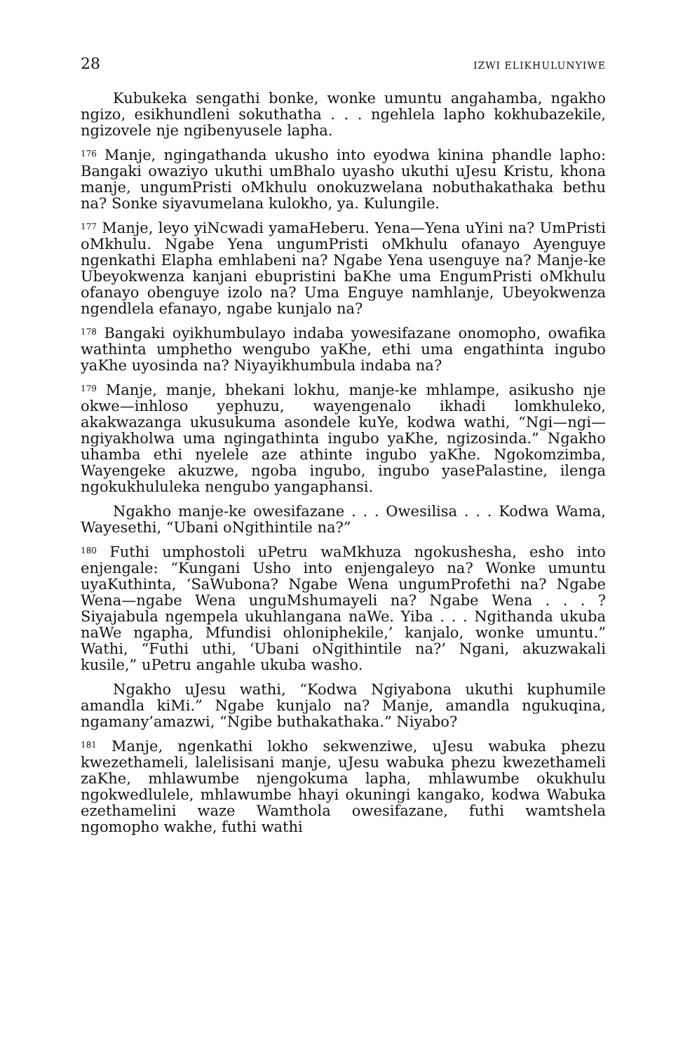28 IZWI ELIKHULUNYIWE
Kubukeka sengathi bonke, wonke umuntu angahamba, ngakho ngizo, esikhundleni sokuthatha . . . ngehlela lapho kokhubazekile, ngizovele nje ngibenyusele lapha.
<sup>176</sup> Manje, ngingathanda ukusho into eyodwa kinina phandle lapho: Bangaki owaziyo ukuthi umBhalo uyasho ukuthi uJesu Kristu, khona manje, ungumPristi oMkhulu onokuzwelana nobuthakathaka bethu na? Sonke siyavumelana kulokho, ya. Kulungile.
<sup>177</sup> Manje, leyo yiNcwadi yamaHeberu. Yena—Yena uYini na? UmPristi oMkhulu. Ngabe Yena ungumPristi oMkhulu ofanayo Ayenguye ngenkathi Elapha emhlabeni na? Ngabe Yena usenguye na? Manje-ke Ubeyokwenza kanjani ebupristini baKhe uma EngumPristi oMkhulu ofanayo obenguye izolo na? Uma Enguye namhlanje, Ubeyokwenza ngendlela efanayo, ngabe kunjalo na?
<sup>178</sup> Bangaki oyikhumbulayo indaba yowesifazane onomopho, owafika wathinta umphetho wengubo yaKhe, ethi uma engathinta ingubo yaKhe uyosinda na? Niyayikhumbula indaba na?
<sup>179</sup> Manje, manje, bhekani lokhu, manje-ke mhlampe, asikusho nje okwe—inhloso yephuzu, wayengenalo ikhadi lomkhuleko, akakwazanga ukusukuma asondele kuYe, kodwa wathi, “Ngi—ngi—ngiyakholwa uma ngingathinta ingubo yaKhe, ngizosinda.” Ngakho uhamba ethi nyelele aze athinte ingubo yaKhe. Ngokomzimba, Wayengeke akuzwe, ngoba ingubo, ingubo yasePalastine, ilenga ngokukhululeka nengubo yangaphansi.
Ngakho manje-ke owesifazane . . . Owesilisa . . . Kodwa Wama, Wayesethi, “Ubani oNgithintile na?”
<sup>180</sup> Futhi umphostoli uPetru waMkhuza ngokushesha, esho into enjengale: “Kungani Usho into enjengaleyo na? Wonke umuntu uyaKuthinta, ‘SaWubona? Ngabe Wena ungumProfethi na? Ngabe Wena—ngabe Wena unguMshumayeli na? Ngabe Wena . . . ? Siyajabula ngempela ukuhlangana naWe. Yiba . . . Ngithanda ukuba naWe ngapha, Mfundisi ohloniphekile,’ kanjalo, wonke umuntu.” Wathi, “Futhi uthi, ‘Ubani oNgithintile na?’ Ngani, akuzwakali kusile,” uPetru angahle ukuba washo.
Ngakho uJesu wathi, “Kodwa Ngiyabona ukuthi kuphumile amandla kiMi.” Ngabe kunjalo na? Manje, amandla ngukuqina, ngamany’amazwi, “Ngibe buthakathaka.” Niyabo?
<sup>181</sup> Manje, ngenkathi lokho sekwenziwe, uJesu wabuka phezu kwezethameli, lalelisisani manje, uJesu wabuka phezu kwezethameli zaKhe, mhlawumbe njengokuma lapha, mhlawumbe okukhulu ngokwedlulele, mhlawumbe hhayi okuningi kangako, kodwa Wabuka ezethamelini waze Wamthola owesifazane, futhi wamtshela ngomopho wakhe, futhi wathi